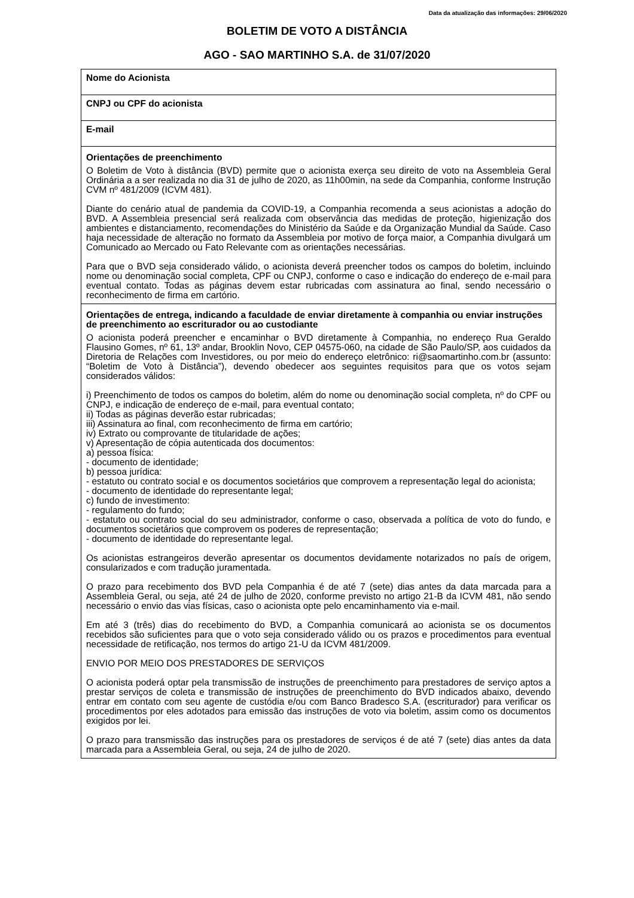Data da atualização das informações: 29/06/2020
BOLETIM DE VOTO A DISTÂNCIA
AGO - SAO MARTINHO S.A. de 31/07/2020
| Nome do Acionista |
| CNPJ ou CPF do acionista |
| E-mail |
| Orientações de preenchimento O Boletim de Voto à distância (BVD) permite que o acionista exerça seu direito de voto na Assembleia Geral Ordinária a a ser realizada no dia 31 de julho de 2020, as 11h00min, na sede da Companhia, conforme Instrução CVM nº 481/2009 (ICVM 481). Diante do cenário atual de pandemia da COVID-19, a Companhia recomenda a seus acionistas a adoção do BVD. A Assembleia presencial será realizada com observância das medidas de proteção, higienização dos ambientes e distanciamento, recomendações do Ministério da Saúde e da Organização Mundial da Saúde. Caso haja necessidade de alteração no formato da Assembleia por motivo de força maior, a Companhia divulgará um Comunicado ao Mercado ou Fato Relevante com as orientações necessárias. Para que o BVD seja considerado válido, o acionista deverá preencher todos os campos do boletim, incluindo nome ou denominação social completa, CPF ou CNPJ, conforme o caso e indicação do endereço de e-mail para eventual contato. Todas as páginas devem estar rubricadas com assinatura ao final, sendo necessário o reconhecimento de firma em cartório. |
| Orientações de entrega, indicando a faculdade de enviar diretamente à companhia ou enviar instruções de preenchimento ao escriturador ou ao custodiante O acionista poderá preencher e encaminhar o BVD diretamente à Companhia, no endereço Rua Geraldo Flausino Gomes, nº 61, 13º andar, Brooklin Novo, CEP 04575-060, na cidade de São Paulo/SP, aos cuidados da Diretoria de Relações com Investidores, ou por meio do endereço eletrônico: ri@saomartinho.com.br (assunto: “Boletim de Voto à Distância”), devendo obedecer aos seguintes requisitos para que os votos sejam considerados válidos: i) Preenchimento de todos os campos do boletim, além do nome ou denominação social completa, nº do CPF ou CNPJ, e indicação de endereço de e-mail, para eventual contato; ii) Todas as páginas deverão estar rubricadas; iii) Assinatura ao final, com reconhecimento de firma em cartório; iv) Extrato ou comprovante de titularidade de ações; v) Apresentação de cópia autenticada dos documentos: a) pessoa física: - documento de identidade; b) pessoa jurídica: - estatuto ou contrato social e os documentos societários que comprovem a representação legal do acionista; - documento de identidade do representante legal; c) fundo de investimento: - regulamento do fundo; - estatuto ou contrato social do seu administrador, conforme o caso, observada a política de voto do fundo, e documentos societários que comprovem os poderes de representação; - documento de identidade do representante legal. Os acionistas estrangeiros deverão apresentar os documentos devidamente notarizados no país de origem, consularizados e com tradução juramentada. O prazo para recebimento dos BVD pela Companhia é de até 7 (sete) dias antes da data marcada para a Assembleia Geral, ou seja, até 24 de julho de 2020, conforme previsto no artigo 21-B da ICVM 481, não sendo necessário o envio das vias físicas, caso o acionista opte pelo encaminhamento via e-mail. Em até 3 (três) dias do recebimento do BVD, a Companhia comunicará ao acionista se os documentos recebidos são suficientes para que o voto seja considerado válido ou os prazos e procedimentos para eventual necessidade de retificação, nos termos do artigo 21-U da ICVM 481/2009. ENVIO POR MEIO DOS PRESTADORES DE SERVIÇOS O acionista poderá optar pela transmissão de instruções de preenchimento para prestadores de serviço aptos a prestar serviços de coleta e transmissão de instruções de preenchimento do BVD indicados abaixo, devendo entrar em contato com seu agente de custódia e/ou com Banco Bradesco S.A. (escriturador) para verificar os procedimentos por eles adotados para emissão das instruções de voto via boletim, assim como os documentos exigidos por lei. O prazo para transmissão das instruções para os prestadores de serviços é de até 7 (sete) dias antes da data marcada para a Assembleia Geral, ou seja, 24 de julho de 2020. |